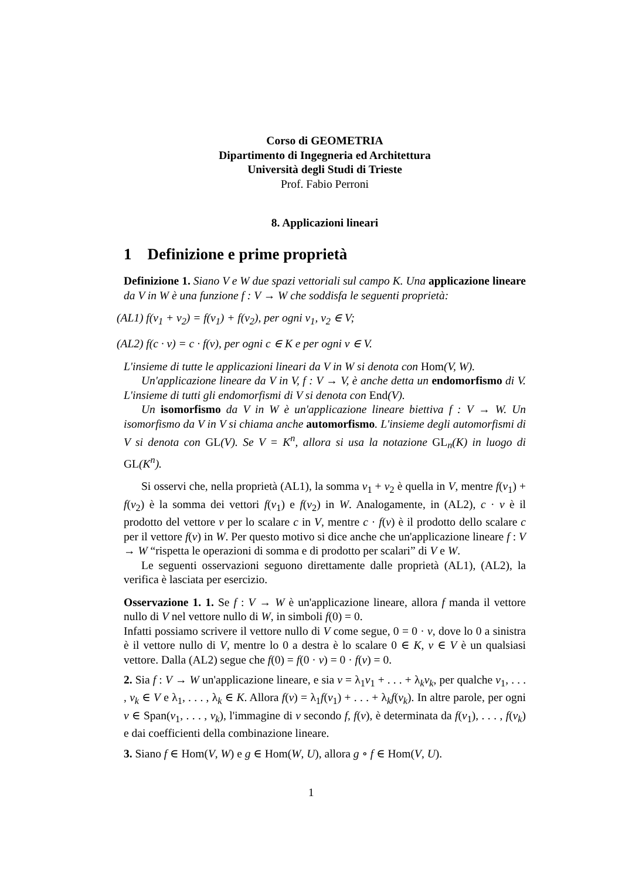Corso di GEOMETRIA
Dipartimento di Ingegneria ed Architettura
Università degli Studi di Trieste
Prof. Fabio Perroni
8. Applicazioni lineari
1 Definizione e prime proprietà
Definizione 1. Siano V e W due spazi vettoriali sul campo K. Una applicazione lineare da V in W è una funzione f : V → W che soddisfa le seguenti proprietà:
(AL1) f(v<sub>1</sub> + v<sub>2</sub>) = f(v<sub>1</sub>) + f(v<sub>2</sub>), per ogni v<sub>1</sub>, v<sub>2</sub> ∈ V;
(AL2) f(c · v) = c · f(v), per ogni c ∈ K e per ogni v ∈ V.
L'insieme di tutte le applicazioni lineari da V in W si denota con Hom(V, W).
Un'applicazione lineare da V in V, f : V → V, è anche detta un endomorfismo di V. L'insieme di tutti gli endomorfismi di V si denota con End(V).
Un isomorfismo da V in W è un'applicazione lineare biettiva f : V → W. Un isomorfismo da V in V si chiama anche automorfismo. L'insieme degli automorfismi di V si denota con GL(V). Se V = K<sup>n</sup>, allora si usa la notazione GL<sub>n</sub>(K) in luogo di GL(K<sup>n</sup>).
Si osservi che, nella proprietà (AL1), la somma v<sub>1</sub> + v<sub>2</sub> è quella in V, mentre f(v<sub>1</sub>) + f(v<sub>2</sub>) è la somma dei vettori f(v<sub>1</sub>) e f(v<sub>2</sub>) in W. Analogamente, in (AL2), c · v è il prodotto del vettore v per lo scalare c in V, mentre c · f(v) è il prodotto dello scalare c per il vettore f(v) in W. Per questo motivo si dice anche che un'applicazione lineare f : V → W “rispetta le operazioni di somma e di prodotto per scalari” di V e W.
Le seguenti osservazioni seguono direttamente dalle proprietà (AL1), (AL2), la verifica è lasciata per esercizio.
Osservazione 1. 1. Se f : V → W è un'applicazione lineare, allora f manda il vettore nullo di V nel vettore nullo di W, in simboli f(0) = 0.
Infatti possiamo scrivere il vettore nullo di V come segue, 0 = 0 · v, dove lo 0 a sinistra è il vettore nullo di V, mentre lo 0 a destra è lo scalare 0 ∈ K, v ∈ V è un qualsiasi vettore. Dalla (AL2) segue che f(0) = f(0 · v) = 0 · f(v) = 0.
2. Sia f : V → W un'applicazione lineare, e sia v = λ<sub>1</sub>v<sub>1</sub> + . . . + λ<sub>k</sub>v<sub>k</sub>, per qualche v<sub>1</sub>, . . . , v<sub>k</sub> ∈ V e λ<sub>1</sub>, . . . , λ<sub>k</sub> ∈ K. Allora f(v) = λ<sub>1</sub>f(v<sub>1</sub>) + . . . + λ<sub>k</sub>f(v<sub>k</sub>). In altre parole, per ogni v ∈ Span(v<sub>1</sub>, . . . , v<sub>k</sub>), l'immagine di v secondo f, f(v), è determinata da f(v<sub>1</sub>), . . . , f(v<sub>k</sub>) e dai coefficienti della combinazione lineare.
3. Siano f ∈ Hom(V, W) e g ∈ Hom(W, U), allora g ∘ f ∈ Hom(V, U).
1